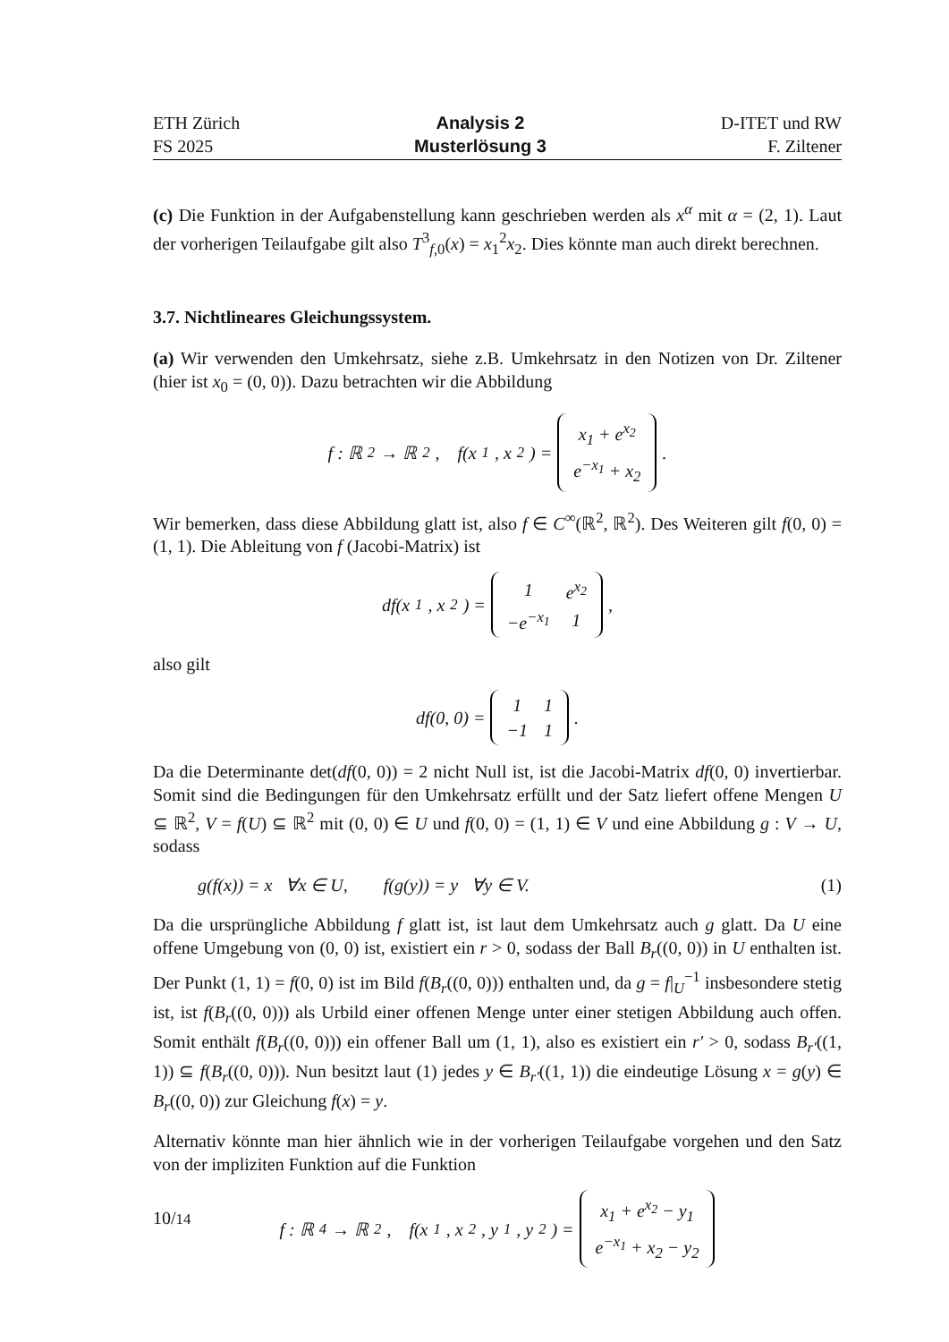ETH Zürich
FS 2025
Analysis 2
Musterlösung 3
D-ITET und RW
F. Ziltener
(c) Die Funktion in der Aufgabenstellung kann geschrieben werden als x<sup>α</sup> mit α = (2, 1). Laut der vorherigen Teilaufgabe gilt also T<sup>3</sup><sub>f,0</sub>(x) = x<sub>1</sub><sup>2</sup>x<sub>2</sub>. Dies könnte man auch direkt berechnen.
3.7. Nichtlineares Gleichungssystem.
(a) Wir verwenden den Umkehrsatz, siehe z.B. Umkehrsatz in den Notizen von Dr. Ziltener (hier ist x<sub>0</sub> = (0, 0)). Dazu betrachten wir die Abbildung
f : ℝ<sup>2</sup> → ℝ<sup>2</sup>, f(x<sub>1</sub>, x<sub>2</sub>) =
| x<sub>1</sub> + e<sup>x<sub>2</sub></sup> |
| e<sup>−x<sub>1</sub></sup> + x<sub>2</sub> |
.
Wir bemerken, dass diese Abbildung glatt ist, also f ∈ C<sup>∞</sup>(ℝ<sup>2</sup>, ℝ<sup>2</sup>). Des Weiteren gilt f(0, 0) = (1, 1). Die Ableitung von f (Jacobi-Matrix) ist
df(x<sub>1</sub>, x<sub>2</sub>) =
| 1 | e<sup>x<sub>2</sub></sup> |
| −e<sup>−x<sub>1</sub></sup> | 1 |
,
also gilt
df(0, 0) =
| 1 | 1 |
| −1 | 1 |
.
Da die Determinante det(df(0, 0)) = 2 nicht Null ist, ist die Jacobi-Matrix df(0, 0) invertierbar. Somit sind die Bedingungen für den Umkehrsatz erfüllt und der Satz liefert offene Mengen U ⊆ ℝ<sup>2</sup>, V = f(U) ⊆ ℝ<sup>2</sup> mit (0, 0) ∈ U und f(0, 0) = (1, 1) ∈ V und eine Abbildung g : V → U, sodass
g(f(x)) = x ∀x ∈ U, f(g(y)) = y ∀y ∈ V. (1)
Da die ursprüngliche Abbildung f glatt ist, ist laut dem Umkehrsatz auch g glatt. Da U eine offene Umgebung von (0, 0) ist, existiert ein r > 0, sodass der Ball B<sub>r</sub>((0, 0)) in U enthalten ist. Der Punkt (1, 1) = f(0, 0) ist im Bild f(B<sub>r</sub>((0, 0))) enthalten und, da g = f|<sub>U</sub><sup>−1</sup> insbesondere stetig ist, ist f(B<sub>r</sub>((0, 0))) als Urbild einer offenen Menge unter einer stetigen Abbildung auch offen. Somit enthält f(B<sub>r</sub>((0, 0))) ein offener Ball um (1, 1), also es existiert ein r′ > 0, sodass B<sub>r′</sub>((1, 1)) ⊆ f(B<sub>r</sub>((0, 0))). Nun besitzt laut (1) jedes y ∈ B<sub>r′</sub>((1, 1)) die eindeutige Lösung x = g(y) ∈ B<sub>r</sub>((0, 0)) zur Gleichung f(x) = y.
Alternativ könnte man hier ähnlich wie in der vorherigen Teilaufgabe vorgehen und den Satz von der impliziten Funktion auf die Funktion
f : ℝ<sup>4</sup> → ℝ<sup>2</sup>, f(x<sub>1</sub>, x<sub>2</sub>, y<sub>1</sub>, y<sub>2</sub>) =
| x<sub>1</sub> + e<sup>x<sub>2</sub></sup> − y<sub>1</sub> |
| e<sup>−x<sub>1</sub></sup> + x<sub>2</sub> − y<sub>2</sub> |
10/14